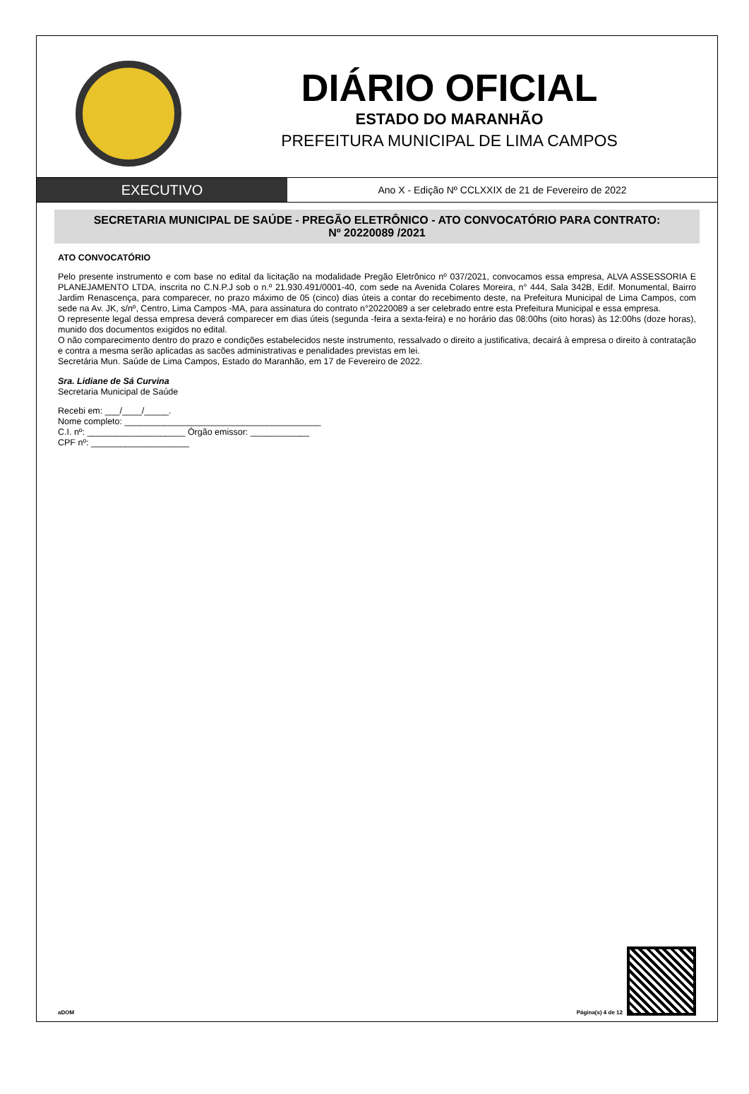DIÁRIO OFICIAL
ESTADO DO MARANHÃO
PREFEITURA MUNICIPAL DE LIMA CAMPOS
EXECUTIVO
Ano X - Edição Nº CCLXXIX de 21 de Fevereiro de 2022
SECRETARIA MUNICIPAL DE SAÚDE - PREGÃO ELETRÔNICO - ATO CONVOCATÓRIO PARA CONTRATO:
Nº 20220089 /2021
ATO CONVOCATÓRIO
Pelo presente instrumento e com base no edital da licitação na modalidade Pregão Eletrônico nº 037/2021, convocamos essa empresa, ALVA ASSESSORIA E PLANEJAMENTO LTDA, inscrita no C.N.P.J sob o n.º 21.930.491/0001-40, com sede na Avenida Colares Moreira, n° 444, Sala 342B, Edif. Monumental, Bairro Jardim Renascença, para comparecer, no prazo máximo de 05 (cinco) dias úteis a contar do recebimento deste, na Prefeitura Municipal de Lima Campos, com sede na Av. JK, s/nº, Centro, Lima Campos -MA, para assinatura do contrato n°20220089 a ser celebrado entre esta Prefeitura Municipal e essa empresa.
O represente legal dessa empresa deverá comparecer em dias úteis (segunda -feira a sexta-feira) e no horário das 08:00hs (oito horas) às 12:00hs (doze horas), munido dos documentos exigidos no edital.
O não comparecimento dentro do prazo e condições estabelecidos neste instrumento, ressalvado o direito a justificativa, decairá à empresa o direito à contratação e contra a mesma serão aplicadas as sacões administrativas e penalidades previstas em lei.
Secretária Mun. Saúde de Lima Campos, Estado do Maranhão, em 17 de Fevereiro de 2022.
Sra. Lidiane de Sá Curvina
Secretaria Municipal de Saúde
Recebi em: ___/____/_____.
Nome completo: ________________________________________
C.I. nº: ____________________ Órgão emissor: ____________
CPF nº: ____________________
aDOM Página(s) 4 de 12